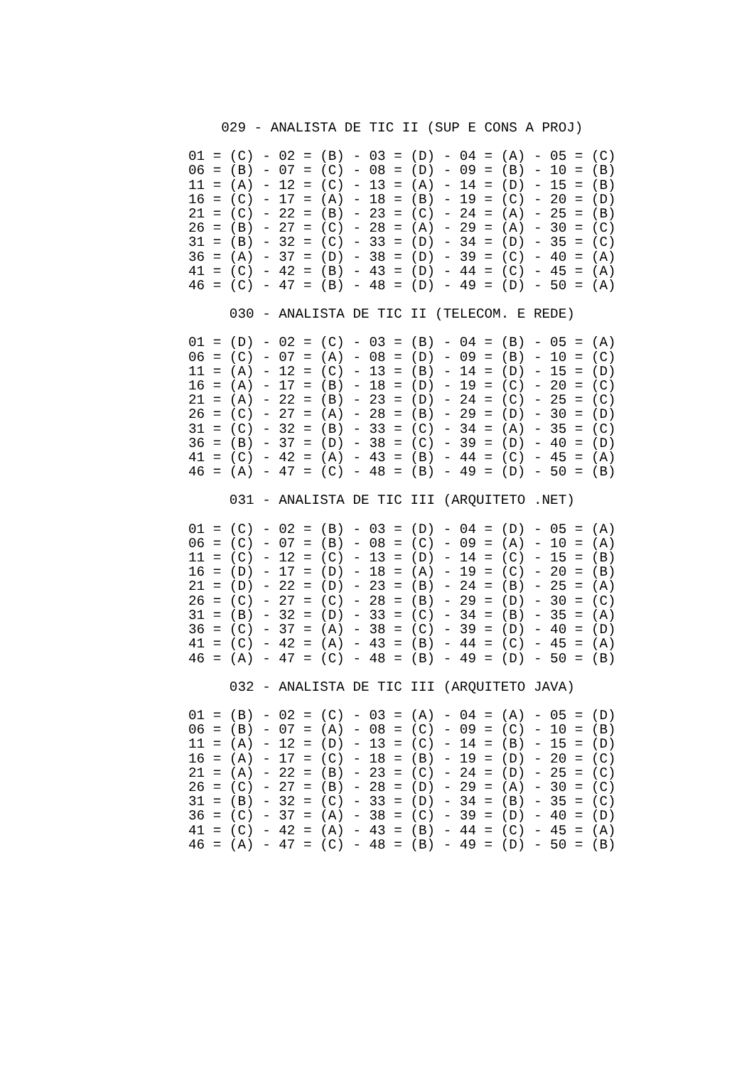029 - ANALISTA DE TIC II (SUP E CONS A PROJ)
01 = (C) - 02 = (B) - 03 = (D) - 04 = (A) - 05 = (C)
06 = (B) - 07 = (C) - 08 = (D) - 09 = (B) - 10 = (B)
11 = (A) - 12 = (C) - 13 = (A) - 14 = (D) - 15 = (B)
16 = (C) - 17 = (A) - 18 = (B) - 19 = (C) - 20 = (D)
21 = (C) - 22 = (B) - 23 = (C) - 24 = (A) - 25 = (B)
26 = (B) - 27 = (C) - 28 = (A) - 29 = (A) - 30 = (C)
31 = (B) - 32 = (C) - 33 = (D) - 34 = (D) - 35 = (C)
36 = (A) - 37 = (D) - 38 = (D) - 39 = (C) - 40 = (A)
41 = (C) - 42 = (B) - 43 = (D) - 44 = (C) - 45 = (A)
46 = (C) - 47 = (B) - 48 = (D) - 49 = (D) - 50 = (A)
030 - ANALISTA DE TIC II (TELECOM. E REDE)
01 = (D) - 02 = (C) - 03 = (B) - 04 = (B) - 05 = (A)
06 = (C) - 07 = (A) - 08 = (D) - 09 = (B) - 10 = (C)
11 = (A) - 12 = (C) - 13 = (B) - 14 = (D) - 15 = (D)
16 = (A) - 17 = (B) - 18 = (D) - 19 = (C) - 20 = (C)
21 = (A) - 22 = (B) - 23 = (D) - 24 = (C) - 25 = (C)
26 = (C) - 27 = (A) - 28 = (B) - 29 = (D) - 30 = (D)
31 = (C) - 32 = (B) - 33 = (C) - 34 = (A) - 35 = (C)
36 = (B) - 37 = (D) - 38 = (C) - 39 = (D) - 40 = (D)
41 = (C) - 42 = (A) - 43 = (B) - 44 = (C) - 45 = (A)
46 = (A) - 47 = (C) - 48 = (B) - 49 = (D) - 50 = (B)
031 - ANALISTA DE TIC III (ARQUITETO .NET)
01 = (C) - 02 = (B) - 03 = (D) - 04 = (D) - 05 = (A)
06 = (C) - 07 = (B) - 08 = (C) - 09 = (A) - 10 = (A)
11 = (C) - 12 = (C) - 13 = (D) - 14 = (C) - 15 = (B)
16 = (D) - 17 = (D) - 18 = (A) - 19 = (C) - 20 = (B)
21 = (D) - 22 = (D) - 23 = (B) - 24 = (B) - 25 = (A)
26 = (C) - 27 = (C) - 28 = (B) - 29 = (D) - 30 = (C)
31 = (B) - 32 = (D) - 33 = (C) - 34 = (B) - 35 = (A)
36 = (C) - 37 = (A) - 38 = (C) - 39 = (D) - 40 = (D)
41 = (C) - 42 = (A) - 43 = (B) - 44 = (C) - 45 = (A)
46 = (A) - 47 = (C) - 48 = (B) - 49 = (D) - 50 = (B)
032 - ANALISTA DE TIC III (ARQUITETO JAVA)
01 = (B) - 02 = (C) - 03 = (A) - 04 = (A) - 05 = (D)
06 = (B) - 07 = (A) - 08 = (C) - 09 = (C) - 10 = (B)
11 = (A) - 12 = (D) - 13 = (C) - 14 = (B) - 15 = (D)
16 = (A) - 17 = (C) - 18 = (B) - 19 = (D) - 20 = (C)
21 = (A) - 22 = (B) - 23 = (C) - 24 = (D) - 25 = (C)
26 = (C) - 27 = (B) - 28 = (D) - 29 = (A) - 30 = (C)
31 = (B) - 32 = (C) - 33 = (D) - 34 = (B) - 35 = (C)
36 = (C) - 37 = (A) - 38 = (C) - 39 = (D) - 40 = (D)
41 = (C) - 42 = (A) - 43 = (B) - 44 = (C) - 45 = (A)
46 = (A) - 47 = (C) - 48 = (B) - 49 = (D) - 50 = (B)